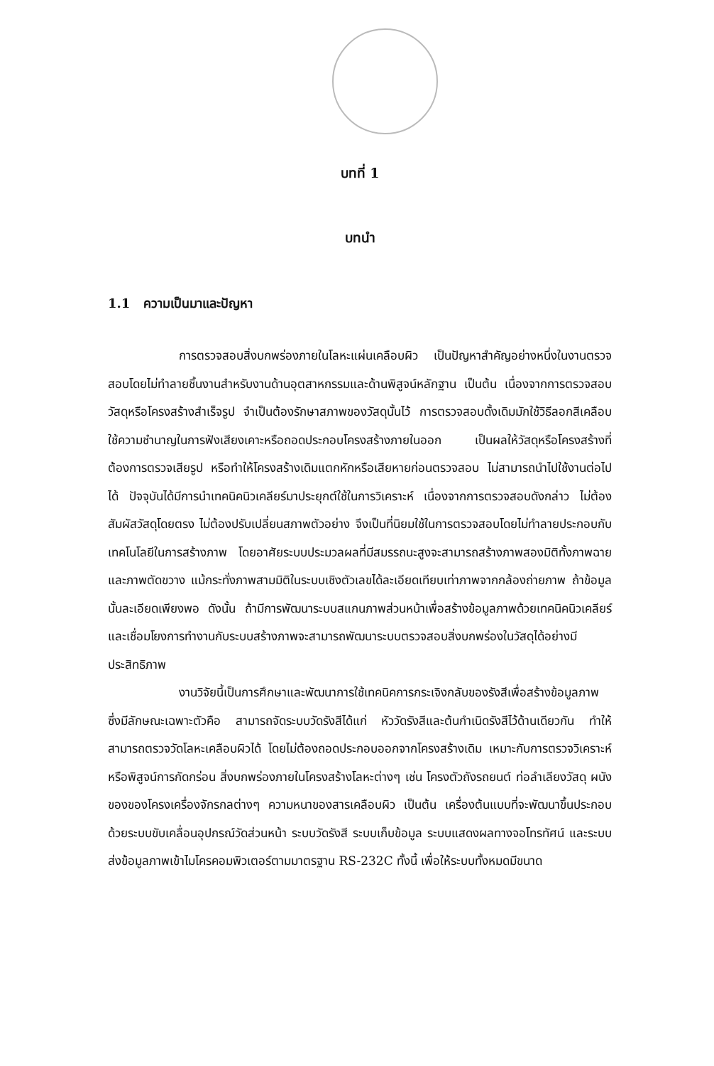บทที่ 1
บทนำ
1.1 ความเป็นมาและปัญหา
การตรวจสอบสิ่งบกพร่องภายในโลหะแผ่นเคลือบผิว เป็นปัญหาสำคัญอย่างหนึ่งในงานตรวจสอบโดยไม่ทำลายชิ้นงานสำหรับงานด้านอุตสาหกรรมและด้านพิสูจน์หลักฐาน เป็นต้น เนื่องจากการตรวจสอบวัสดุหรือโครงสร้างสำเร็จรูป จำเป็นต้องรักษาสภาพของวัสดุนั้นไว้ การตรวจสอบดั้งเดิมมักใช้วิธีลอกสีเคลือบ ใช้ความชำนาญในการฟังเสียงเคาะหรือถอดประกอบโครงสร้างภายในออก เป็นผลให้วัสดุหรือโครงสร้างที่ต้องการตรวจเสียรูป หรือทำให้โครงสร้างเดิมแตกหักหรือเสียหายก่อนตรวจสอบ ไม่สามารถนำไปใช้งานต่อไปได้ ปัจจุบันได้มีการนำเทคนิคนิวเคลียร์มาประยุกต์ใช้ในการวิเคราะห์ เนื่องจากการตรวจสอบดังกล่าว ไม่ต้องสัมผัสวัสดุโดยตรง ไม่ต้องปรับเปลี่ยนสภาพตัวอย่าง จึงเป็นที่นิยมใช้ในการตรวจสอบโดยไม่ทำลายประกอบกับเทคโนโลยีในการสร้างภาพ โดยอาศัยระบบประมวลผลที่มีสมรรถนะสูงจะสามารถสร้างภาพสองมิติทั้งภาพฉายและภาพตัดขวาง แม้กระทั่งภาพสามมิติในระบบเชิงตัวเลขได้ละเอียดเทียบเท่าภาพจากกล้องถ่ายภาพ ถ้าข้อมูลนั้นละเอียดเพียงพอ ดังนั้น ถ้ามีการพัฒนาระบบสแกนภาพส่วนหน้าเพื่อสร้างข้อมูลภาพด้วยเทคนิคนิวเคลียร์และเชื่อมโยงการทำงานกับระบบสร้างภาพจะสามารถพัฒนาระบบตรวจสอบสิ่งบกพร่องในวัสดุได้อย่างมีประสิทธิภาพ
งานวิจัยนี้เป็นการศึกษาและพัฒนาการใช้เทคนิคการกระเจิงกลับของรังสีเพื่อสร้างข้อมูลภาพ ซึ่งมีลักษณะเฉพาะตัวคือ สามารถจัดระบบวัดรังสีได้แก่ หัววัดรังสีและต้นกำเนิดรังสีไว้ด้านเดียวกัน ทำให้สามารถตรวจวัดโลหะเคลือบผิวได้ โดยไม่ต้องถอดประกอบออกจากโครงสร้างเดิม เหมาะกับการตรวจวิเคราะห์หรือพิสูจน์การกัดกร่อน สิ่งบกพร่องภายในโครงสร้างโลหะต่างๆ เช่น โครงตัวถังรถยนต์ ท่อลำเลียงวัสดุ ผนังของของโครงเครื่องจักรกลต่างๆ ความหนาของสารเคลือบผิว เป็นต้น เครื่องต้นแบบที่จะพัฒนาขึ้นประกอบด้วยระบบขับเคลื่อนอุปกรณ์วัดส่วนหน้า ระบบวัดรังสี ระบบเก็บข้อมูล ระบบแสดงผลทางจอโทรทัศน์ และระบบส่งข้อมูลภาพเข้าไมโครคอมพิวเตอร์ตามมาตรฐาน RS-232C ทั้งนี้ เพื่อให้ระบบทั้งหมดมีขนาด